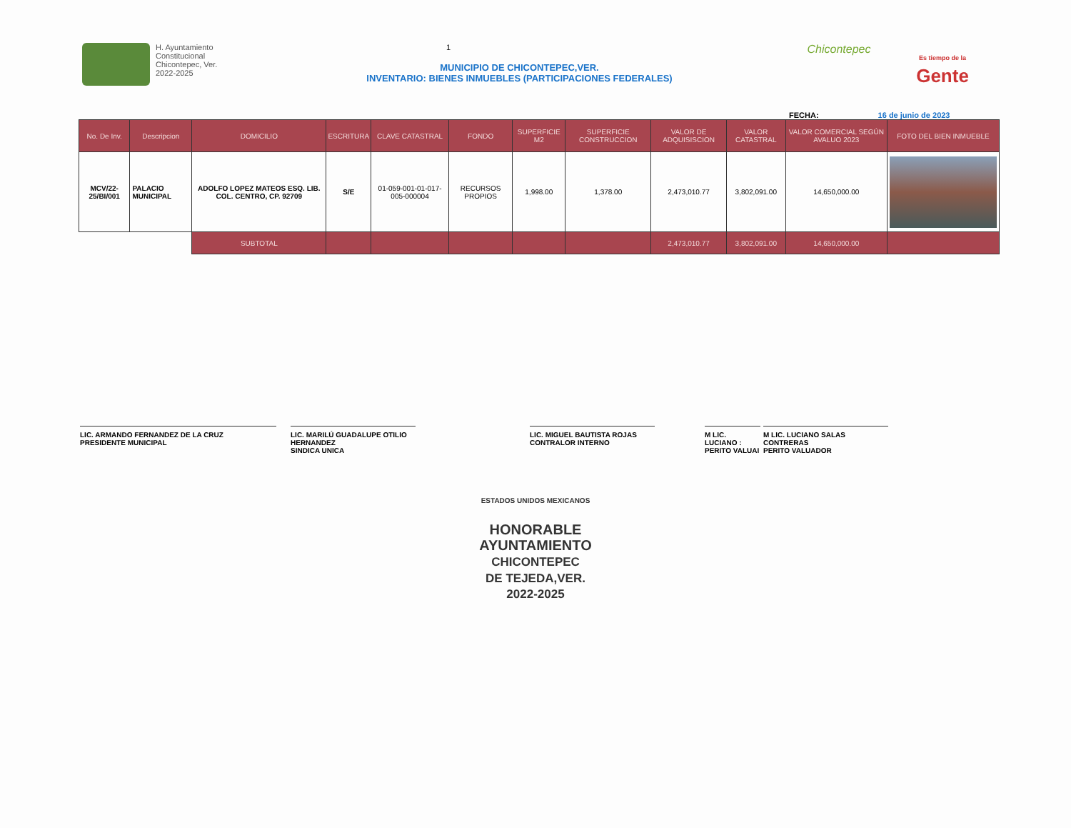H. Ayuntamiento
Constitucional
Chicontepec, Ver.
2022-2025
1
MUNICIPIO DE CHICONTEPEC,VER.
INVENTARIO: BIENES INMUEBLES (PARTICIPACIONES FEDERALES)
Chicontepec
Es tiempo de la
Gente
FECHA: 16 de junio de 2023
| No. De Inv. | Descripcion | DOMICILIO | ESCRITURA | CLAVE CATASTRAL | FONDO | SUPERFICIE M2 | SUPERFICIE CONSTRUCCION | VALOR DE ADQUISISCION | VALOR CATASTRAL | VALOR COMERCIAL SEGÚN AVALUO 2023 | FOTO DEL BIEN INMUEBLE |
| --- | --- | --- | --- | --- | --- | --- | --- | --- | --- | --- | --- |
| MCV/22-25/BI/001 | PALACIO MUNICIPAL | ADOLFO LOPEZ MATEOS ESQ. LIB. COL. CENTRO, CP. 92709 | S/E | 01-059-001-01-017-005-000004 | RECURSOS PROPIOS | 1,998.00 | 1,378.00 | 2,473,010.77 | 3,802,091.00 | 14,650,000.00 | |
| | | SUBTOTAL | | | | | | 2,473,010.77 | 3,802,091.00 | 14,650,000.00 | |
LIC. ARMANDO FERNANDEZ DE LA CRUZ
PRESIDENTE MUNICIPAL
LIC. MARILÚ GUADALUPE OTILIO HERNANDEZ
SINDICA UNICA
LIC. MIGUEL BAUTISTA ROJAS
CONTRALOR INTERNO
M LIC. LUCIANO :
PERITO VALUAI
M LIC. LUCIANO SALAS CONTRERAS
PERITO VALUADOR
ESTADOS UNIDOS MEXICANOS
HONORABLE
AYUNTAMIENTO
CHICONTEPEC
DE TEJEDA,VER.
2022-2025